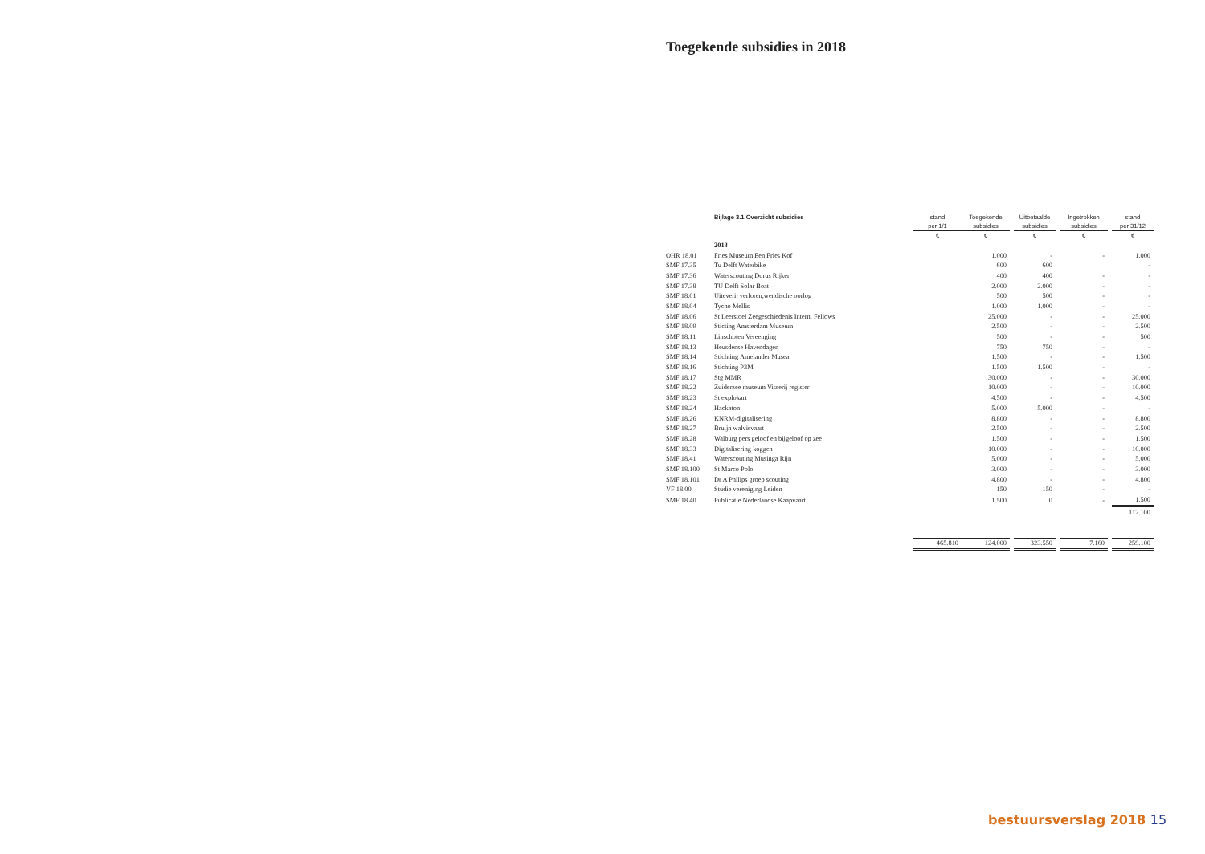Toegekende subsidies in 2018
| | Bijlage 3.1 Overzicht subsidies | stand | Toegekende | | Uitbetaalde | | Ingetrokken | | stand |
| --- | --- | --- | --- | --- | --- | --- | --- | --- | --- |
| | | per 1/1 | subsidies | | subsidies | | subsidies | | per 31/12 |
| | | € | € | | € | | € | | € |
| | 2018 | | | | | | | | |
| OHR 18.01 | Fries Museum Een Fries Kof | | 1.000 | | - | | - | | 1.000 |
| SMF 17.35 | Tu Delft Waterbike | | 600 | | 600 | | | | - |
| SMF 17.36 | Waterscouting Dorus Rijker | | 400 | | 400 | | - | | - |
| SMF 17.38 | TU Delft Solar Boat | | 2.000 | | 2.000 | | - | | - |
| SMF 18.01 | Uiteverij verloren,wendische oorlog | | 500 | | 500 | | - | | - |
| SMF 18.04 | Tycho Mellis | | 1.000 | | 1.000 | | - | | - |
| SMF 18.06 | St Leerstoel Zeegeschiedenis Intern. Fellows | | 25.000 | | - | | - | | 25.000 |
| SMF 18.09 | Sticting Amsterdam Museum | | 2.500 | | - | | - | | 2.500 |
| SMF 18.11 | Linschoten Vereenging | | 500 | | - | | - | | 500 |
| SMF 18.13 | Heusdense Havendagen | | 750 | | 750 | | - | | - |
| SMF 18.14 | Stichting Amelander Musea | | 1.500 | | - | | - | | 1.500 |
| SMF 18.16 | Stichting P3M | | 1.500 | | 1.500 | | - | | - |
| SMF 18.17 | Stg MMR | | 30.000 | | - | | - | | 30.000 |
| SMF 18.22 | Zuiderzee museum Visserij register | | 10.000 | | - | | - | | 10.000 |
| SMF 18.23 | St explokart | | 4.500 | | - | | - | | 4.500 |
| SMF 18.24 | Hackaton | | 5.000 | | 5.000 | | - | | - |
| SMF 18.26 | KNRM-digitalisering | | 8.800 | | - | | - | | 8.800 |
| SMF 18.27 | Bruijn walvisvaart | | 2.500 | | - | | - | | 2.500 |
| SMF 18.28 | Walburg pers geloof en bijgeloof op zee | | 1.500 | | - | | - | | 1.500 |
| SMF 18.33 | Digitalisering koggen | | 10.000 | | - | | - | | 10.000 |
| SMF 18.41 | Waterscouting Musinga Rijn | | 5.000 | | - | | - | | 5.000 |
| SMF 18.100 | St Marco Polo | | 3.000 | | - | | - | | 3.000 |
| SMF 18.101 | Dr A Philips groep scouting | | 4.800 | | - | | - | | 4.800 |
| VF 18.00 | Studie vereniging Leiden | | 150 | | 150 | | - | | - |
| SMF 18.40 | Publicatie Nederlandse Kaapvaart | | 1.500 | | 0 | | - | | 1.500 |
| | | | | | | | | | 112.100 |
| | | 465.810 | 124.000 | | 323.550 | | 7.160 | | 259.100 |
bestuursverslag 2018 15